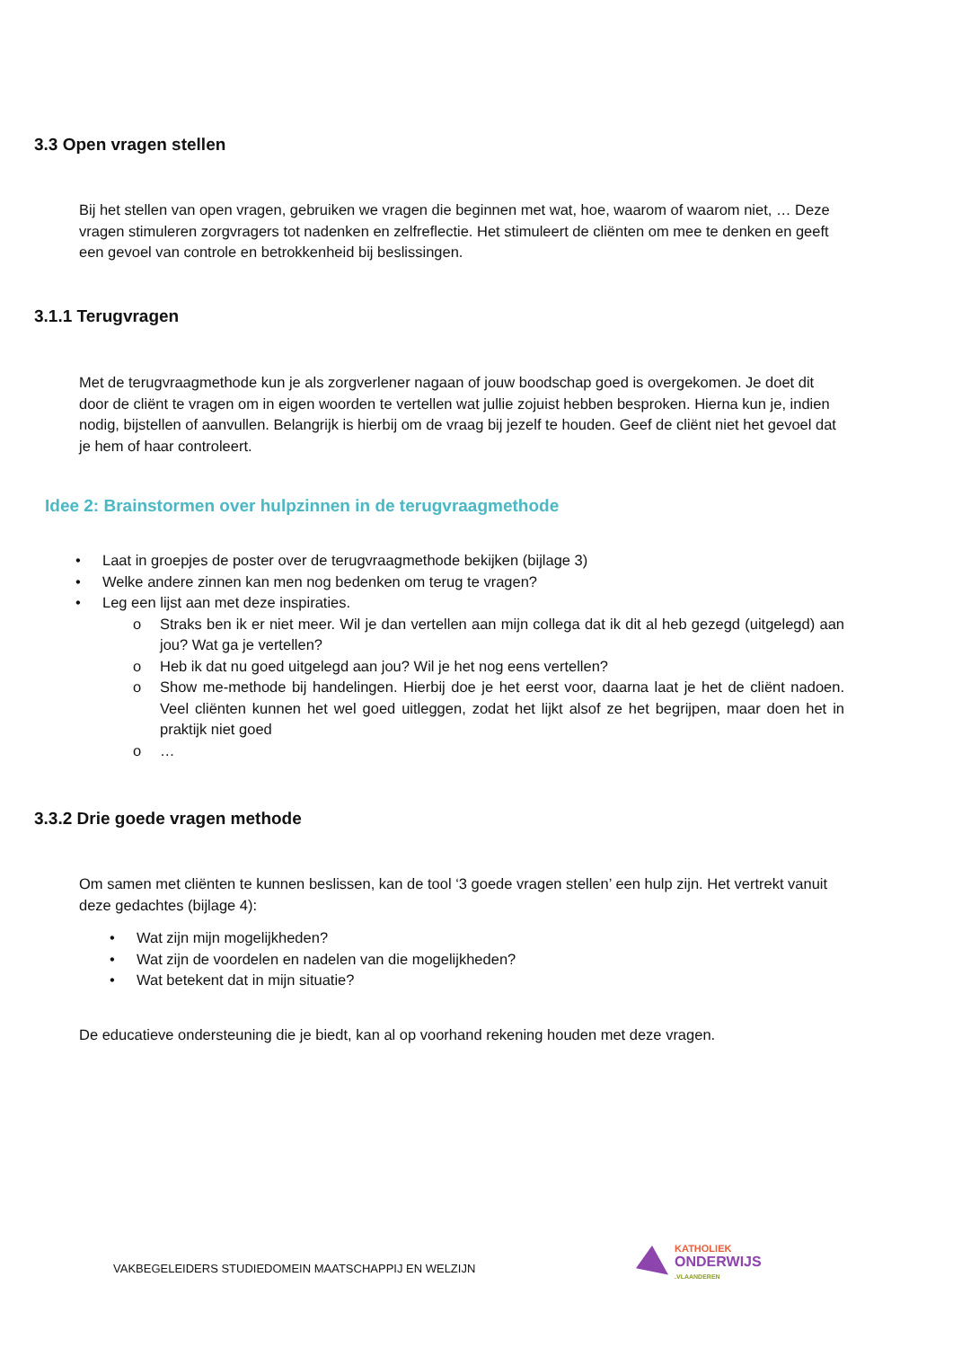3.3 Open vragen stellen
Bij het stellen van open vragen, gebruiken we vragen die beginnen met wat, hoe, waarom of waarom niet, … Deze vragen stimuleren zorgvragers tot nadenken en zelfreflectie. Het stimuleert de cliënten om mee te denken en geeft een gevoel van controle en betrokkenheid bij beslissingen.
3.1.1 Terugvragen
Met de terugvraagmethode kun je als zorgverlener nagaan of jouw boodschap goed is overgekomen. Je doet dit door de cliënt te vragen om in eigen woorden te vertellen wat jullie zojuist hebben besproken. Hierna kun je, indien nodig, bijstellen of aanvullen. Belangrijk is hierbij om de vraag bij jezelf te houden. Geef de cliënt niet het gevoel dat je hem of haar controleert.
Idee 2: Brainstormen over hulpzinnen in de terugvraagmethode
• Laat in groepjes de poster over de terugvraagmethode bekijken (bijlage 3)
• Welke andere zinnen kan men nog bedenken om terug te vragen?
• Leg een lijst aan met deze inspiraties.
o Straks ben ik er niet meer. Wil je dan vertellen aan mijn collega dat ik dit al heb gezegd (uitgelegd) aan jou? Wat ga je vertellen?
o Heb ik dat nu goed uitgelegd aan jou? Wil je het nog eens vertellen?
o Show me-methode bij handelingen. Hierbij doe je het eerst voor, daarna laat je het de cliënt nadoen. Veel cliënten kunnen het wel goed uitleggen, zodat het lijkt alsof ze het begrijpen, maar doen het in praktijk niet goed
o …
3.3.2 Drie goede vragen methode
Om samen met cliënten te kunnen beslissen, kan de tool ‘3 goede vragen stellen’ een hulp zijn. Het vertrekt vanuit deze gedachtes (bijlage 4):
• Wat zijn mijn mogelijkheden?
• Wat zijn de voordelen en nadelen van die mogelijkheden?
• Wat betekent dat in mijn situatie?
De educatieve ondersteuning die je biedt, kan al op voorhand rekening houden met deze vragen.
VAKBEGELEIDERS STUDIEDOMEIN MAATSCHAPPIJ EN WELZIJN
KATHOLIEK
ONDERWIJS
.VLAANDEREN